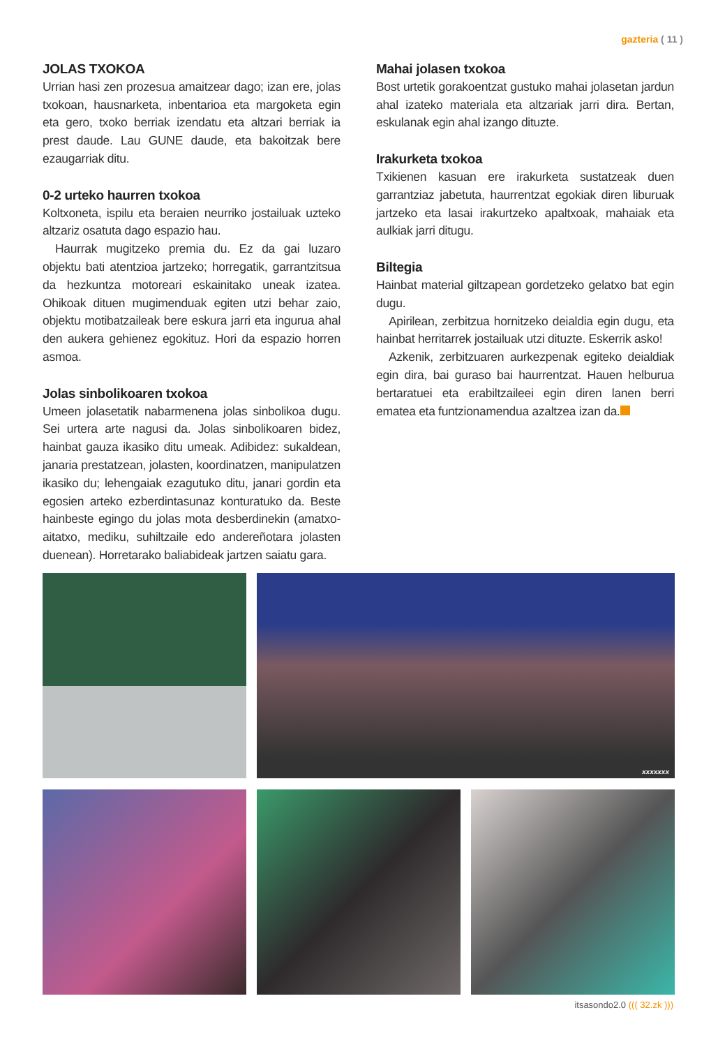gazteria ( 11 )
JOLAS TXOKOA
Urrian hasi zen prozesua amaitzear dago; izan ere, jolas txokoan, hausnarketa, inbentarioa eta margoketa egin eta gero, txoko berriak izendatu eta altzari berriak ia prest daude. Lau GUNE daude, eta bakoitzak bere ezaugarriak ditu.
0-2 urteko haurren txokoa
Koltxoneta, ispilu eta beraien neurriko jostailuak uzteko altzariz osatuta dago espazio hau.
Haurrak mugitzeko premia du. Ez da gai luzaro objektu bati atentzioa jartzeko; horregatik, garrantzitsua da hezkuntza motoreari eskainitako uneak izatea. Ohikoak dituen mugimenduak egiten utzi behar zaio, objektu motibatzaileak bere eskura jarri eta ingurua ahal den aukera gehienez egokituz. Hori da espazio horren asmoa.
Jolas sinbolikoaren txokoa
Umeen jolasetatik nabarmenena jolas sinbolikoa dugu. Sei urtera arte nagusi da. Jolas sinbolikoaren bidez, hainbat gauza ikasiko ditu umeak. Adibidez: sukaldean, janaria prestatzean, jolasten, koordinatzen, manipulatzen ikasiko du; lehengaiak ezagutuko ditu, janari gordin eta egosien arteko ezberdintasunaz konturatuko da. Beste hainbeste egingo du jolas mota desberdinekin (amatxo-aitatxo, mediku, suhiltzaile edo andereñotara jolasten duenean). Horretarako baliabideak jartzen saiatu gara.
Mahai jolasen txokoa
Bost urtetik gorakoentzat gustuko mahai jolasetan jardun ahal izateko materiala eta altzariak jarri dira. Bertan, eskulanak egin ahal izango dituzte.
Irakurketa txokoa
Txikienen kasuan ere irakurketa sustatzeak duen garrantziaz jabetuta, haurrentzat egokiak diren liburuak jartzeko eta lasai irakurtzeko apaltxoak, mahaiak eta aulkiak jarri ditugu.
Biltegia
Hainbat material giltzapean gordetzeko gelatxo bat egin dugu.
Apirilean, zerbitzua hornitzeko deialdia egin dugu, eta hainbat herritarrek jostailuak utzi dituzte. Eskerrik asko!
Azkenik, zerbitzuaren aurkezpenak egiteko deialdiak egin dira, bai guraso bai haurrentzat. Hauen helburua bertaratuei eta erabiltzaileei egin diren lanen berri ematea eta funtzionamendua azaltzea izan da.
xxxxxxx
itsasondo2.0 ((( 32.zk )))